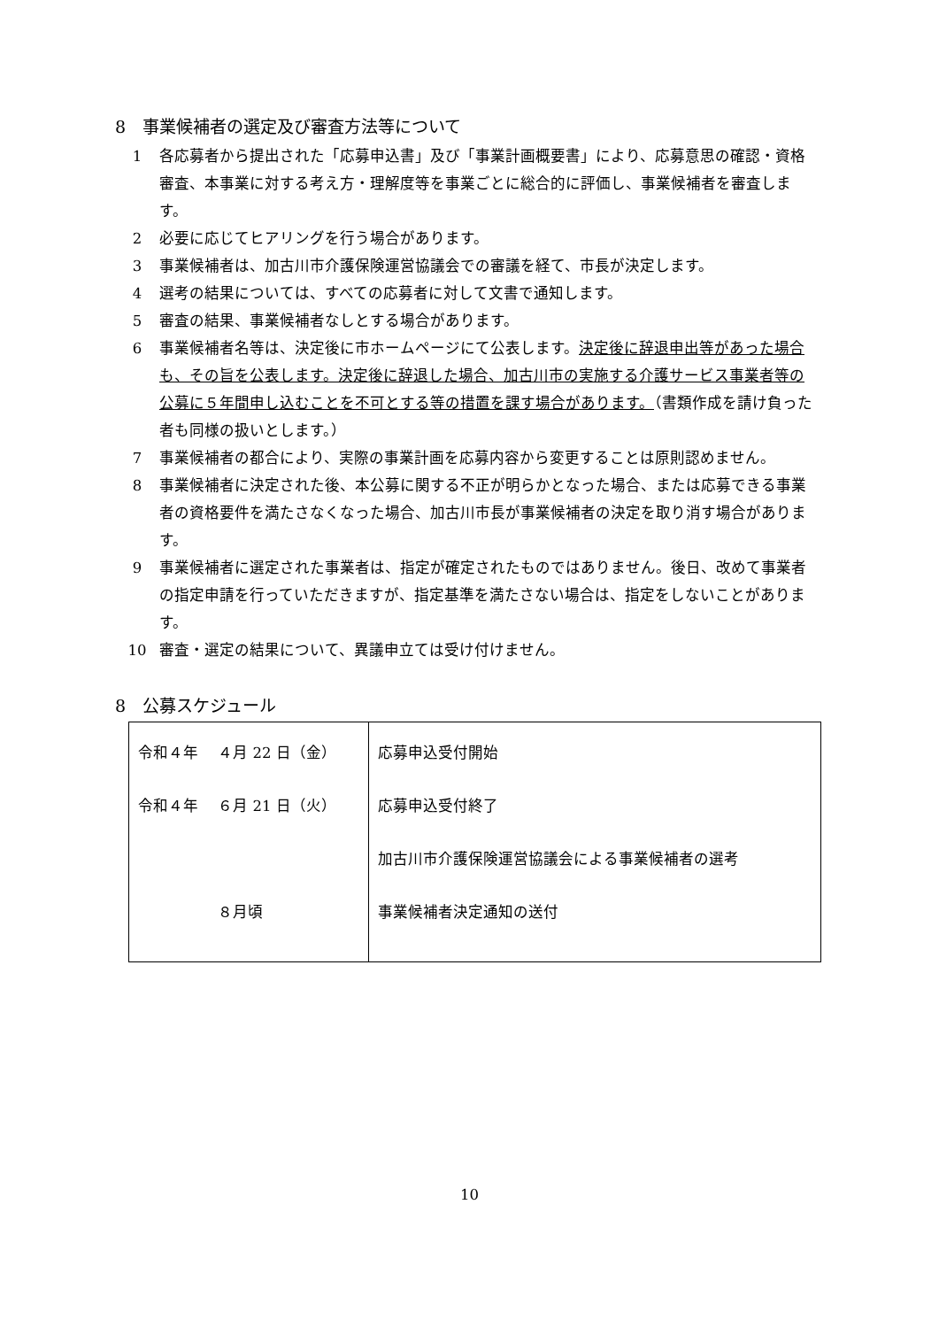8　事業候補者の選定及び審査方法等について
1 各応募者から提出された「応募申込書」及び「事業計画概要書」により、応募意思の確認・資格審査、本事業に対する考え方・理解度等を事業ごとに総合的に評価し、事業候補者を審査します。
2 必要に応じてヒアリングを行う場合があります。
3 事業候補者は、加古川市介護保険運営協議会での審議を経て、市長が決定します。
4 選考の結果については、すべての応募者に対して文書で通知します。
5 審査の結果、事業候補者なしとする場合があります。
6 事業候補者名等は、決定後に市ホームページにて公表します。決定後に辞退申出等があった場合も、その旨を公表します。決定後に辞退した場合、加古川市の実施する介護サービス事業者等の公募に５年間申し込むことを不可とする等の措置を課す場合があります。（書類作成を請け負った者も同様の扱いとします。）
7 事業候補者の都合により、実際の事業計画を応募内容から変更することは原則認めません。
8 事業候補者に決定された後、本公募に関する不正が明らかとなった場合、または応募できる事業者の資格要件を満たさなくなった場合、加古川市長が事業候補者の決定を取り消す場合があります。
9 事業候補者に選定された事業者は、指定が確定されたものではありません。後日、改めて事業者の指定申請を行っていただきますが、指定基準を満たさない場合は、指定をしないことがあります。
10 審査・選定の結果について、異議申立ては受け付けません。
8　公募スケジュール
| 令和４年 ４月 22 日（金） 令和４年 ６月 21 日（火） ８月頃 | 応募申込受付開始 応募申込受付終了 加古川市介護保険運営協議会による事業候補者の選考 事業候補者決定通知の送付 |
10